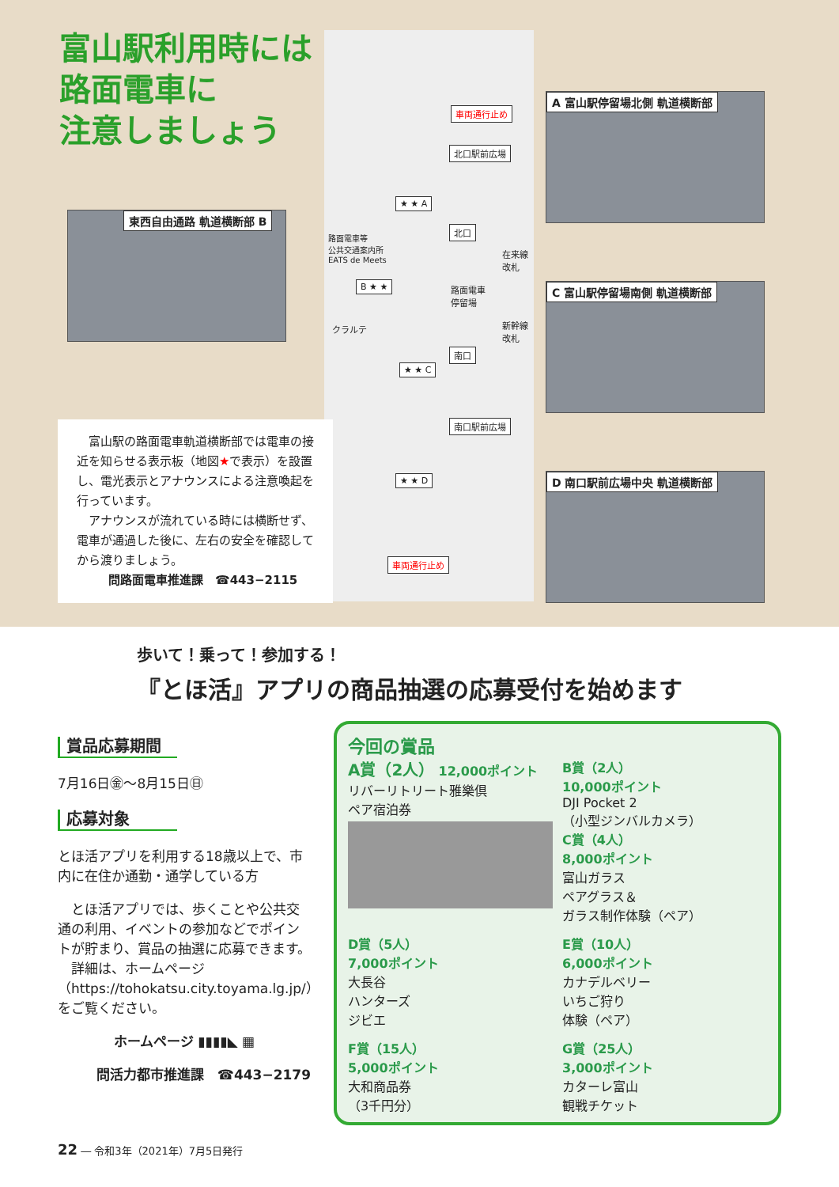富山駅利用時には
路面電車に
注意しましょう
車両通行止め
北口駅前広場
★ ★ A
北口
路面電車等
公共交通案内所
EATS de Meets 在来線
改札
B ★ ★ 路面電車
停留場
クラルテ 新幹線
改札
南口
★ ★ C
南口駅前広場
★ ★ D
車両通行止め
東西自由通路 軌道横断部 B
A 富山駅停留場北側 軌道横断部
C 富山駅停留場南側 軌道横断部
D 南口駅前広場中央 軌道横断部
　富山駅の路面電車軌道横断部では電車の接近を知らせる表示板（地図★で表示）を設置し、電光表示とアナウンスによる注意喚起を行っています。
　アナウンスが流れている時には横断せず、電車が通過した後に、左右の安全を確認してから渡りましょう。
問路面電車推進課　☎443−2115
歩いて！乗って！参加する！
『とほ活』アプリの商品抽選の応募受付を始めます
賞品応募期間
7月16日㊎〜8月15日㊐
応募対象
とほ活アプリを利用する18歳以上で、市内に在住か通勤・通学している方
　とほ活アプリでは、歩くことや公共交通の利用、イベントの参加などでポイントが貯まり、賞品の抽選に応募できます。
　詳細は、ホームページ（https://tohokatsu.city.toyama.lg.jp/）をご覧ください。
ホームページ ▮▮▮▮◣ ▦
問活力都市推進課　☎443−2179
今回の賞品
A賞（2人） 12,000ポイント
リバーリトリート雅樂倶
ペア宿泊券
B賞（2人）
10,000ポイント
DJI Pocket 2
（小型ジンバルカメラ）
C賞（4人）
8,000ポイント
富山ガラス
ペアグラス＆
ガラス制作体験（ペア）
D賞（5人）
7,000ポイント
大長谷
ハンターズ
ジビエ
E賞（10人）
6,000ポイント
カナデルベリー
いちご狩り
体験（ペア）
F賞（15人）
5,000ポイント
大和商品券
（3千円分）
G賞（25人）
3,000ポイント
カターレ富山
観戦チケット
22 ― 令和3年（2021年）7月5日発行